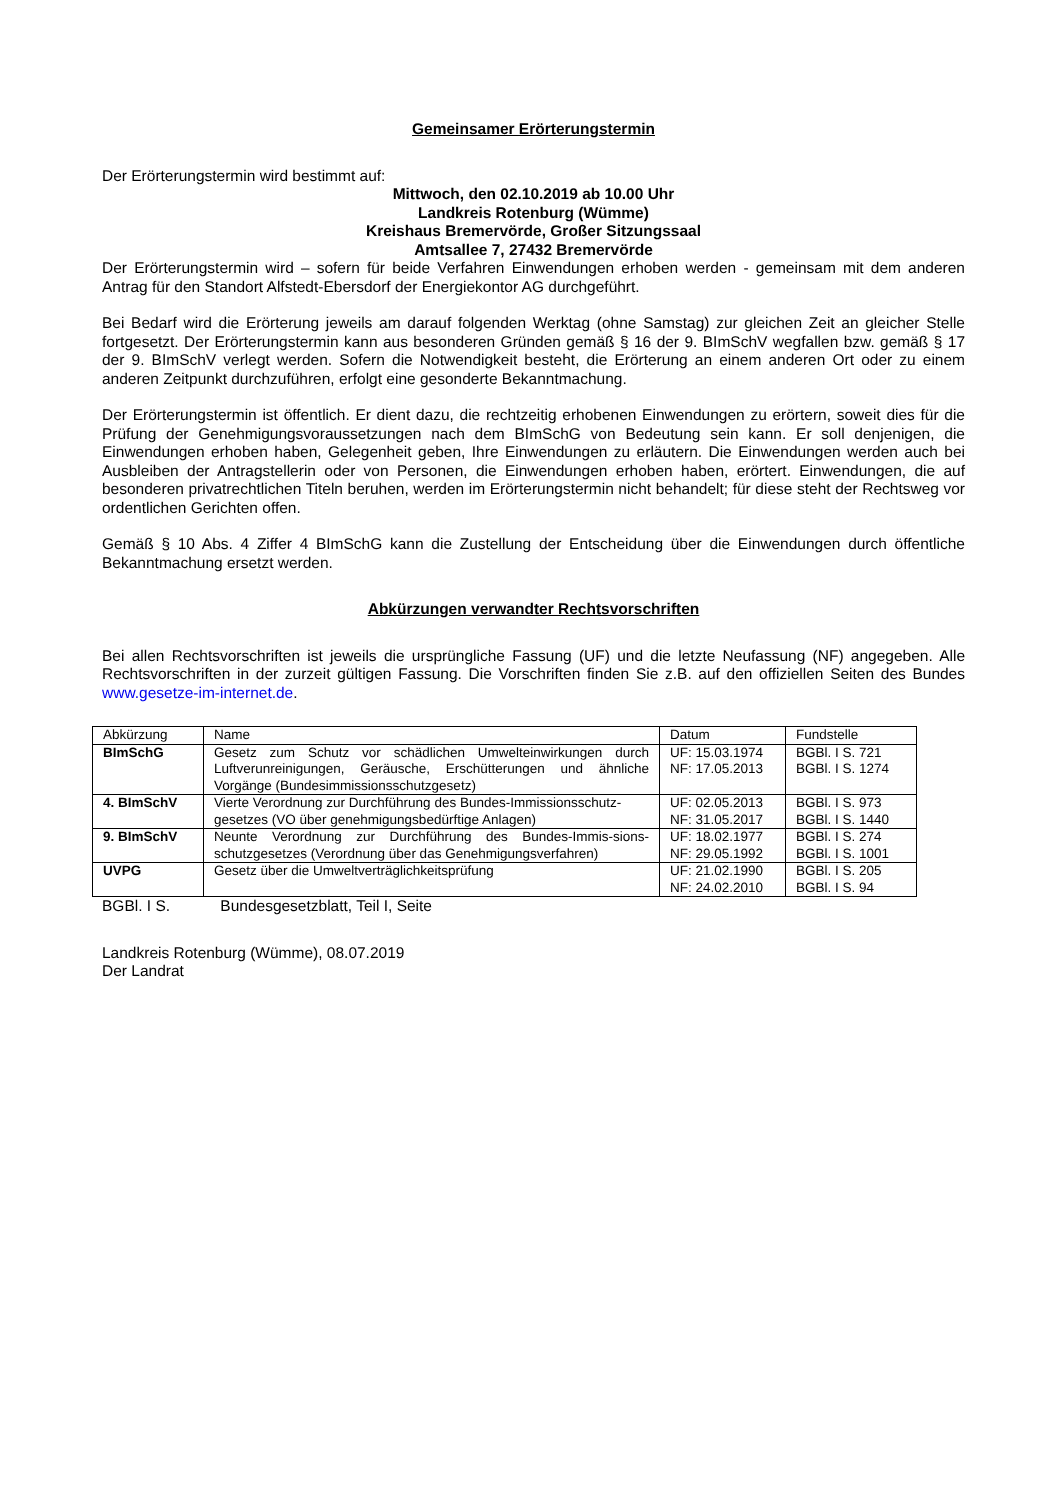Gemeinsamer Erörterungstermin
Der Erörterungstermin wird bestimmt auf:
Mittwoch, den 02.10.2019 ab 10.00 Uhr
Landkreis Rotenburg (Wümme)
Kreishaus Bremervörde, Großer Sitzungssaal
Amtsallee 7, 27432 Bremervörde
Der Erörterungstermin wird – sofern für beide Verfahren Einwendungen erhoben werden - gemeinsam mit dem anderen Antrag für den Standort Alfstedt-Ebersdorf der Energiekontor AG durchgeführt.
Bei Bedarf wird die Erörterung jeweils am darauf folgenden Werktag (ohne Samstag) zur gleichen Zeit an gleicher Stelle fortgesetzt. Der Erörterungstermin kann aus besonderen Gründen gemäß § 16 der 9. BImSchV wegfallen bzw. gemäß § 17 der 9. BImSchV verlegt werden. Sofern die Notwendigkeit besteht, die Erörterung an einem anderen Ort oder zu einem anderen Zeitpunkt durchzuführen, erfolgt eine gesonderte Bekanntmachung.
Der Erörterungstermin ist öffentlich. Er dient dazu, die rechtzeitig erhobenen Einwendungen zu erörtern, soweit dies für die Prüfung der Genehmigungsvoraussetzungen nach dem BImSchG von Bedeutung sein kann. Er soll denjenigen, die Einwendungen erhoben haben, Gelegenheit geben, Ihre Einwendungen zu erläutern. Die Einwendungen werden auch bei Ausbleiben der Antragstellerin oder von Personen, die Einwendungen erhoben haben, erörtert. Einwendungen, die auf besonderen privatrechtlichen Titeln beruhen, werden im Erörterungstermin nicht behandelt; für diese steht der Rechtsweg vor ordentlichen Gerichten offen.
Gemäß § 10 Abs. 4 Ziffer 4 BImSchG kann die Zustellung der Entscheidung über die Einwendungen durch öffentliche Bekanntmachung ersetzt werden.
Abkürzungen verwandter Rechtsvorschriften
Bei allen Rechtsvorschriften ist jeweils die ursprüngliche Fassung (UF) und die letzte Neufassung (NF) angegeben. Alle Rechtsvorschriften in der zurzeit gültigen Fassung. Die Vorschriften finden Sie z.B. auf den offiziellen Seiten des Bundes www.gesetze-im-internet.de.
| Abkürzung | Name | Datum | Fundstelle |
| BImSchG | Gesetz zum Schutz vor schädlichen Umwelteinwirkungen durch Luftverunreinigungen, Geräusche, Erschütterungen und ähnliche Vorgänge (Bundesimmissionsschutzgesetz) | UF: 15.03.1974 NF: 17.05.2013 | BGBl. I S. 721 BGBl. I S. 1274 |
| 4. BImSchV | Vierte Verordnung zur Durchführung des Bundes-Immissionsschutz-gesetzes (VO über genehmigungsbedürftige Anlagen) | UF: 02.05.2013 NF: 31.05.2017 | BGBl. I S. 973 BGBl. I S. 1440 |
| 9. BImSchV | Neunte Verordnung zur Durchführung des Bundes-Immis-sions-schutzgesetzes (Verordnung über das Genehmigungsverfahren) | UF: 18.02.1977 NF: 29.05.1992 | BGBl. I S. 274 BGBl. I S. 1001 |
| UVPG | Gesetz über die Umweltverträglichkeitsprüfung | UF: 21.02.1990 NF: 24.02.2010 | BGBl. I S. 205 BGBl. I S. 94 |
BGBl. I S. Bundesgesetzblatt, Teil I, Seite
Landkreis Rotenburg (Wümme), 08.07.2019
Der Landrat